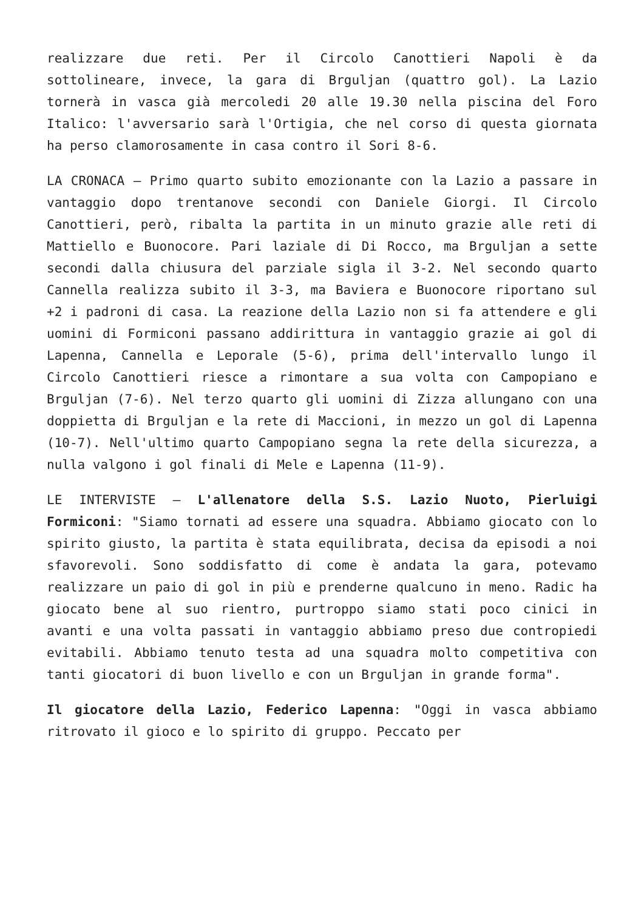realizzare due reti. Per il Circolo Canottieri Napoli è da sottolineare, invece, la gara di Brguljan (quattro gol). La Lazio tornerà in vasca già mercoledi 20 alle 19.30 nella piscina del Foro Italico: l'avversario sarà l'Ortigia, che nel corso di questa giornata ha perso clamorosamente in casa contro il Sori 8-6.
LA CRONACA – Primo quarto subito emozionante con la Lazio a passare in vantaggio dopo trentanove secondi con Daniele Giorgi. Il Circolo Canottieri, però, ribalta la partita in un minuto grazie alle reti di Mattiello e Buonocore. Pari laziale di Di Rocco, ma Brguljan a sette secondi dalla chiusura del parziale sigla il 3-2. Nel secondo quarto Cannella realizza subito il 3-3, ma Baviera e Buonocore riportano sul +2 i padroni di casa. La reazione della Lazio non si fa attendere e gli uomini di Formiconi passano addirittura in vantaggio grazie ai gol di Lapenna, Cannella e Leporale (5-6), prima dell'intervallo lungo il Circolo Canottieri riesce a rimontare a sua volta con Campopiano e Brguljan (7-6). Nel terzo quarto gli uomini di Zizza allungano con una doppietta di Brguljan e la rete di Maccioni, in mezzo un gol di Lapenna (10-7). Nell'ultimo quarto Campopiano segna la rete della sicurezza, a nulla valgono i gol finali di Mele e Lapenna (11-9).
LE INTERVISTE – L'allenatore della S.S. Lazio Nuoto, Pierluigi Formiconi: "Siamo tornati ad essere una squadra. Abbiamo giocato con lo spirito giusto, la partita è stata equilibrata, decisa da episodi a noi sfavorevoli. Sono soddisfatto di come è andata la gara, potevamo realizzare un paio di gol in più e prenderne qualcuno in meno. Radic ha giocato bene al suo rientro, purtroppo siamo stati poco cinici in avanti e una volta passati in vantaggio abbiamo preso due contropiedi evitabili. Abbiamo tenuto testa ad una squadra molto competitiva con tanti giocatori di buon livello e con un Brguljan in grande forma".
Il giocatore della Lazio, Federico Lapenna: "Oggi in vasca abbiamo ritrovato il gioco e lo spirito di gruppo. Peccato per